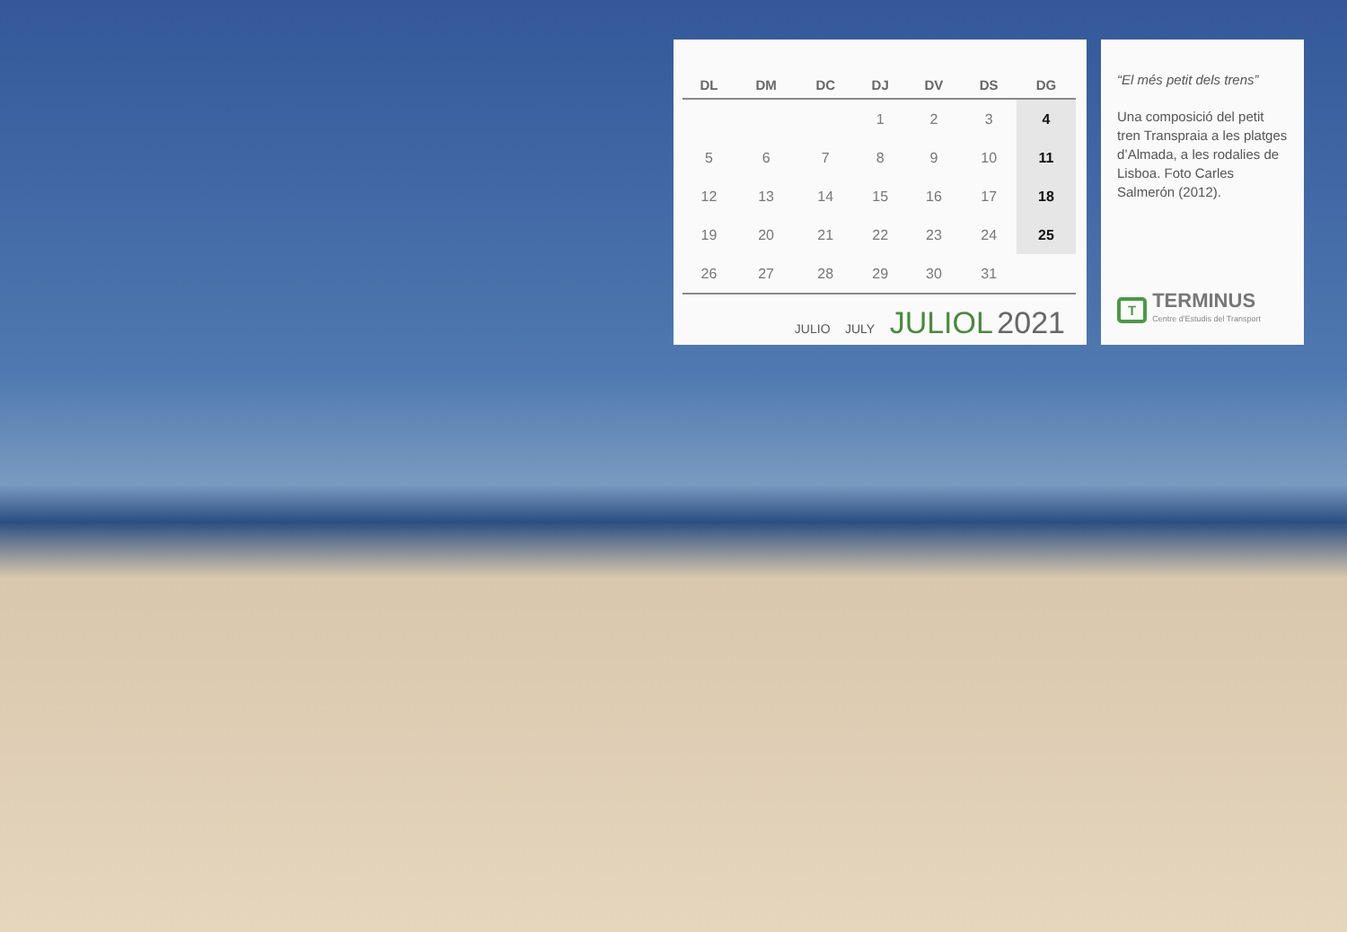| DL | DM | DC | DJ | DV | DS | DG |
| --- | --- | --- | --- | --- | --- | --- |
| | | | 1 | 2 | 3 | 4 |
| 5 | 6 | 7 | 8 | 9 | 10 | 11 |
| 12 | 13 | 14 | 15 | 16 | 17 | 18 |
| 19 | 20 | 21 | 22 | 23 | 24 | 25 |
| 26 | 27 | 28 | 29 | 30 | 31 | |
JULIO JULY JULIOL 2021
“El més petit dels trens”
Una composició del petit tren Transpraia a les platges d’Almada, a les rodalies de Lisboa. Foto Carles Salmerón (2012).
T
TERMINUS
Centre d'Estudis del Transport